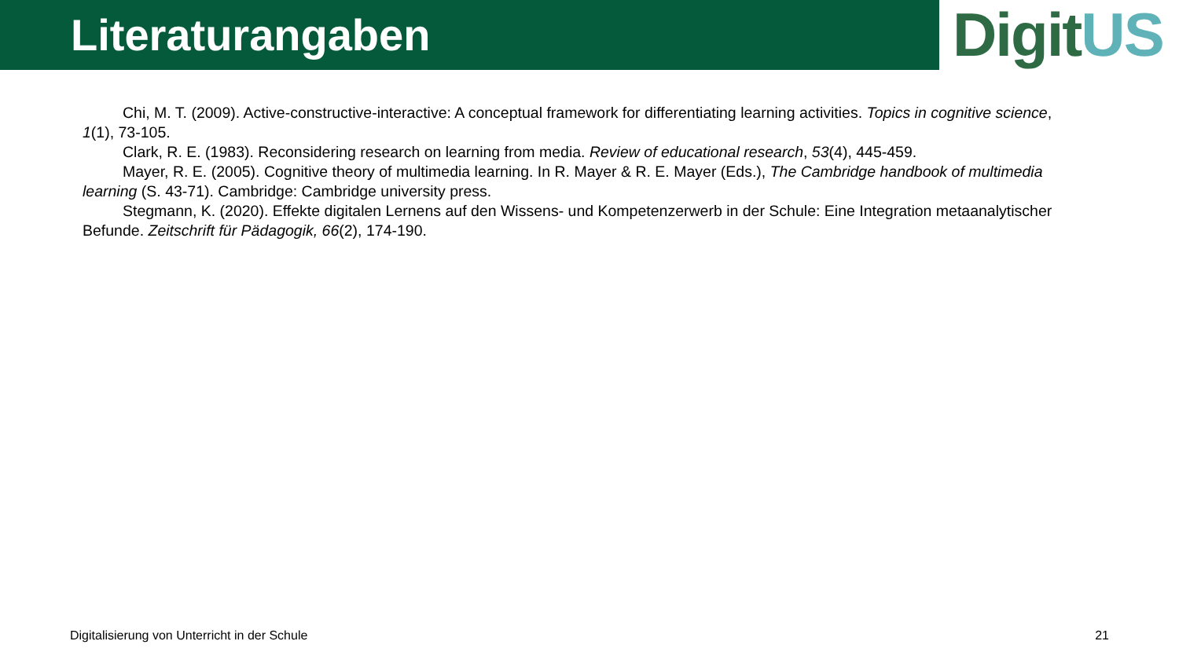Literaturangaben
Digit US
Chi, M. T. (2009). Active-constructive-interactive: A conceptual framework for differentiating learning activities. Topics in cognitive science, 1(1), 73-105.
Clark, R. E. (1983). Reconsidering research on learning from media. Review of educational research, 53(4), 445-459.
Mayer, R. E. (2005). Cognitive theory of multimedia learning. In R. Mayer & R. E. Mayer (Eds.), The Cambridge handbook of multimedia learning (S. 43-71). Cambridge: Cambridge university press.
Stegmann, K. (2020). Effekte digitalen Lernens auf den Wissens- und Kompetenzerwerb in der Schule: Eine Integration metaanalytischer Befunde. Zeitschrift für Pädagogik, 66(2), 174-190.
Digitalisierung von Unterricht in der Schule 21